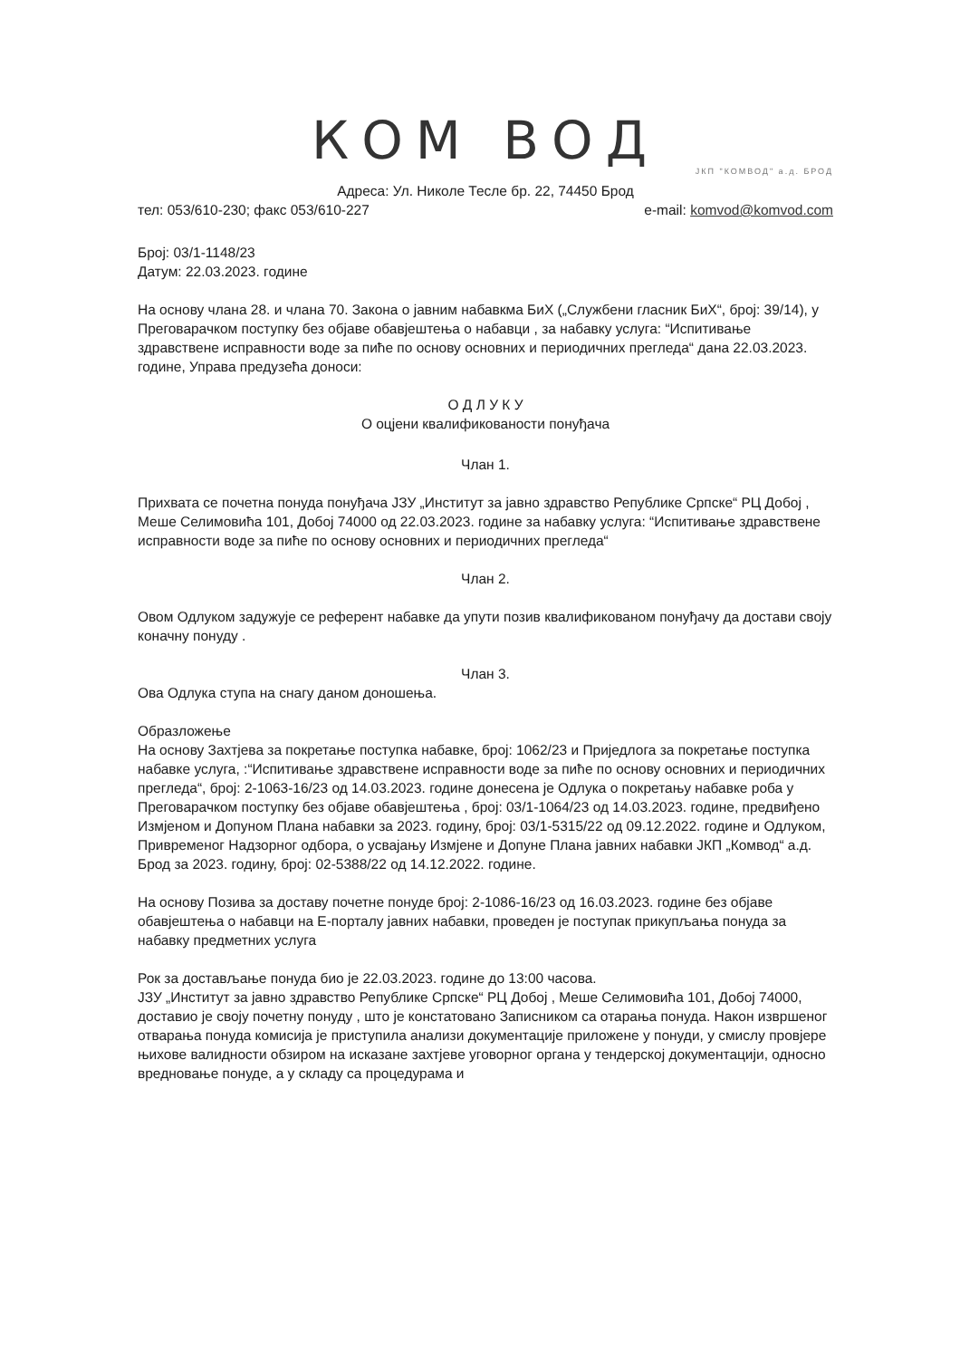КОМ ВОД
ЈКП "КОМВОД" а.д. БРОД
Адреса: Ул. Николе Тесле бр. 22, 74450 Брод
тел: 053/610-230; факс 053/610-227 e-mail: komvod@komvod.com
Број: 03/1-1148/23
Датум: 22.03.2023. године
На основу члана 28. и члана 70. Закона о јавним набавкма БиХ („Службени гласник БиХ“, број: 39/14), у Преговарачком поступку без објаве обавјештења о набавци , за набавку услуга: “Испитивање здравствене исправности воде за пиће по основу основних и периодичних прегледа“ дана 22.03.2023. године, Управа предузећа доноси:
О Д Л У К У
О оцјени квалификованости понуђача
Члан 1.
Прихвата се почетна понуда понуђача ЈЗУ „Институт за јавно здравство Републике Српске“ РЦ Добој , Меше Селимовића 101, Добој 74000 од 22.03.2023. године за набавку услуга: “Испитивање здравствене исправности воде за пиће по основу основних и периодичних прегледа“
Члан 2.
Овом Одлуком задужује се референт набавке да упути позив квалификованом понуђачу да достави своју коначну понуду .
Члан 3.
Ова Одлука ступа на снагу даном доношења.
Образложење
На основу Захтјева за покретање поступка набавке, број: 1062/23 и Приједлога за покретање поступка набавке услуга, :“Испитивање здравствене исправности воде за пиће по основу основних и периодичних прегледа“, број: 2-1063-16/23 од 14.03.2023. године донесена је Одлука о покретању набавке роба у Преговарачком поступку без објаве обавјештења , број: 03/1-1064/23 од 14.03.2023. године, предвиђено Измјеном и Допуном Плана набавки за 2023. годину, број: 03/1-5315/22 од 09.12.2022. године и Одлуком, Привременог Надзорног одбора, о усвајању Измјене и Допуне Плана јавних набавки ЈКП „Комвод“ а.д. Брод за 2023. годину, број: 02-5388/22 од 14.12.2022. године.
На основу Позива за доставу почетне понуде број: 2-1086-16/23 од 16.03.2023. године без објаве обавјештења о набавци на Е-порталу јавних набавки, проведен је поступак прикупљања понуда за набавку предметних услуга
Рок за достављање понуда био је 22.03.2023. године до 13:00 часова.
ЈЗУ „Институт за јавно здравство Републике Српске“ РЦ Добој , Меше Селимовића 101, Добој 74000, доставио је своју почетну понуду , што је констатовано Записником са отарања понуда. Након извршеног отварања понуда комисија је приступила анализи документације приложене у понуди, у смислу провјере њихове валидности обзиром на исказане захтјеве уговорног органа у тендерској документацији, односно вредновање понуде, а у складу са процедурама и